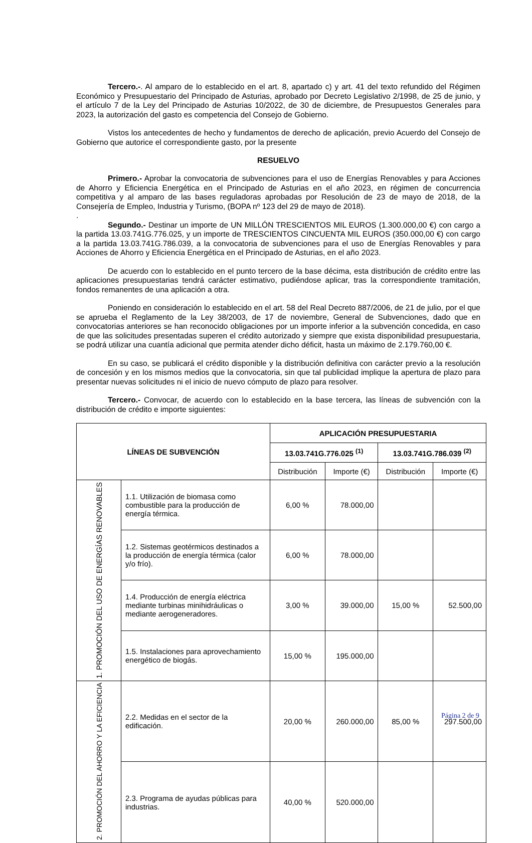Tercero.-. Al amparo de lo establecido en el art. 8, apartado c) y art. 41 del texto refundido del Régimen Económico y Presupuestario del Principado de Asturias, aprobado por Decreto Legislativo 2/1998, de 25 de junio, y el artículo 7 de la Ley del Principado de Asturias 10/2022, de 30 de diciembre, de Presupuestos Generales para 2023, la autorización del gasto es competencia del Consejo de Gobierno.
Vistos los antecedentes de hecho y fundamentos de derecho de aplicación, previo Acuerdo del Consejo de Gobierno que autorice el correspondiente gasto, por la presente
RESUELVO
Primero.- Aprobar la convocatoria de subvenciones para el uso de Energías Renovables y para Acciones de Ahorro y Eficiencia Energética en el Principado de Asturias en el año 2023, en régimen de concurrencia competitiva y al amparo de las bases reguladoras aprobadas por Resolución de 23 de mayo de 2018, de la Consejería de Empleo, Industria y Turismo, (BOPA nº 123 del 29 de mayo de 2018).
.
Segundo.- Destinar un importe de UN MILLÓN TRESCIENTOS MIL EUROS (1.300.000,00 €) con cargo a la partida 13.03.741G.776.025, y un importe de TRESCIENTOS CINCUENTA MIL EUROS (350.000,00 €) con cargo a la partida 13.03.741G.786.039, a la convocatoria de subvenciones para el uso de Energías Renovables y para Acciones de Ahorro y Eficiencia Energética en el Principado de Asturias, en el año 2023.
De acuerdo con lo establecido en el punto tercero de la base décima, esta distribución de crédito entre las aplicaciones presupuestarias tendrá carácter estimativo, pudiéndose aplicar, tras la correspondiente tramitación, fondos remanentes de una aplicación a otra.
Poniendo en consideración lo establecido en el art. 58 del Real Decreto 887/2006, de 21 de julio, por el que se aprueba el Reglamento de la Ley 38/2003, de 17 de noviembre, General de Subvenciones, dado que en convocatorias anteriores se han reconocido obligaciones por un importe inferior a la subvención concedida, en caso de que las solicitudes presentadas superen el crédito autorizado y siempre que exista disponibilidad presupuestaria, se podrá utilizar una cuantía adicional que permita atender dicho déficit, hasta un máximo de 2.179.760,00 €.
En su caso, se publicará el crédito disponible y la distribución definitiva con carácter previo a la resolución de concesión y en los mismos medios que la convocatoria, sin que tal publicidad implique la apertura de plazo para presentar nuevas solicitudes ni el inicio de nuevo cómputo de plazo para resolver.
Tercero.- Convocar, de acuerdo con lo establecido en la base tercera, las líneas de subvención con la distribución de crédito e importe siguientes:
| LÍNEAS DE SUBVENCIÓN | | APLICACIÓN PRESUPUESTARIA | | | |
| --- | --- | --- | --- | --- | --- |
| | | 13.03.741G.776.025 <sup>(1)</sup> | | 13.03.741G.786.039 <sup>(2)</sup> | |
| | | Distribución | Importe (€) | Distribución | Importe (€) |
| 1. PROMOCIÓN DEL USO DE ENERGÍAS RENOVABLES | 1.1. Utilización de biomasa como combustible para la producción de energía térmica. | 6,00 % | 78.000,00 | | |
| | 1.2. Sistemas geotérmicos destinados a la producción de energía térmica (calor y/o frío). | 6,00 % | 78.000,00 | | |
| | 1.4. Producción de energía eléctrica mediante turbinas minihidráulicas o mediante aerogeneradores. | 3,00 % | 39.000,00 | 15,00 % | 52.500,00 |
| | 1.5. Instalaciones para aprovechamiento energético de biogás. | 15,00 % | 195.000,00 | | |
| 2. PROMOCIÓN DEL AHORRO Y LA EFICIENCIA | 2.2. Medidas en el sector de la edificación. | 20,00 % | 260.000,00 | 85,00 % | 297.500,00 |
| | 2.3. Programa de ayudas públicas para industrias. | 40,00 % | 520.000,00 | | |
Página 2 de 9